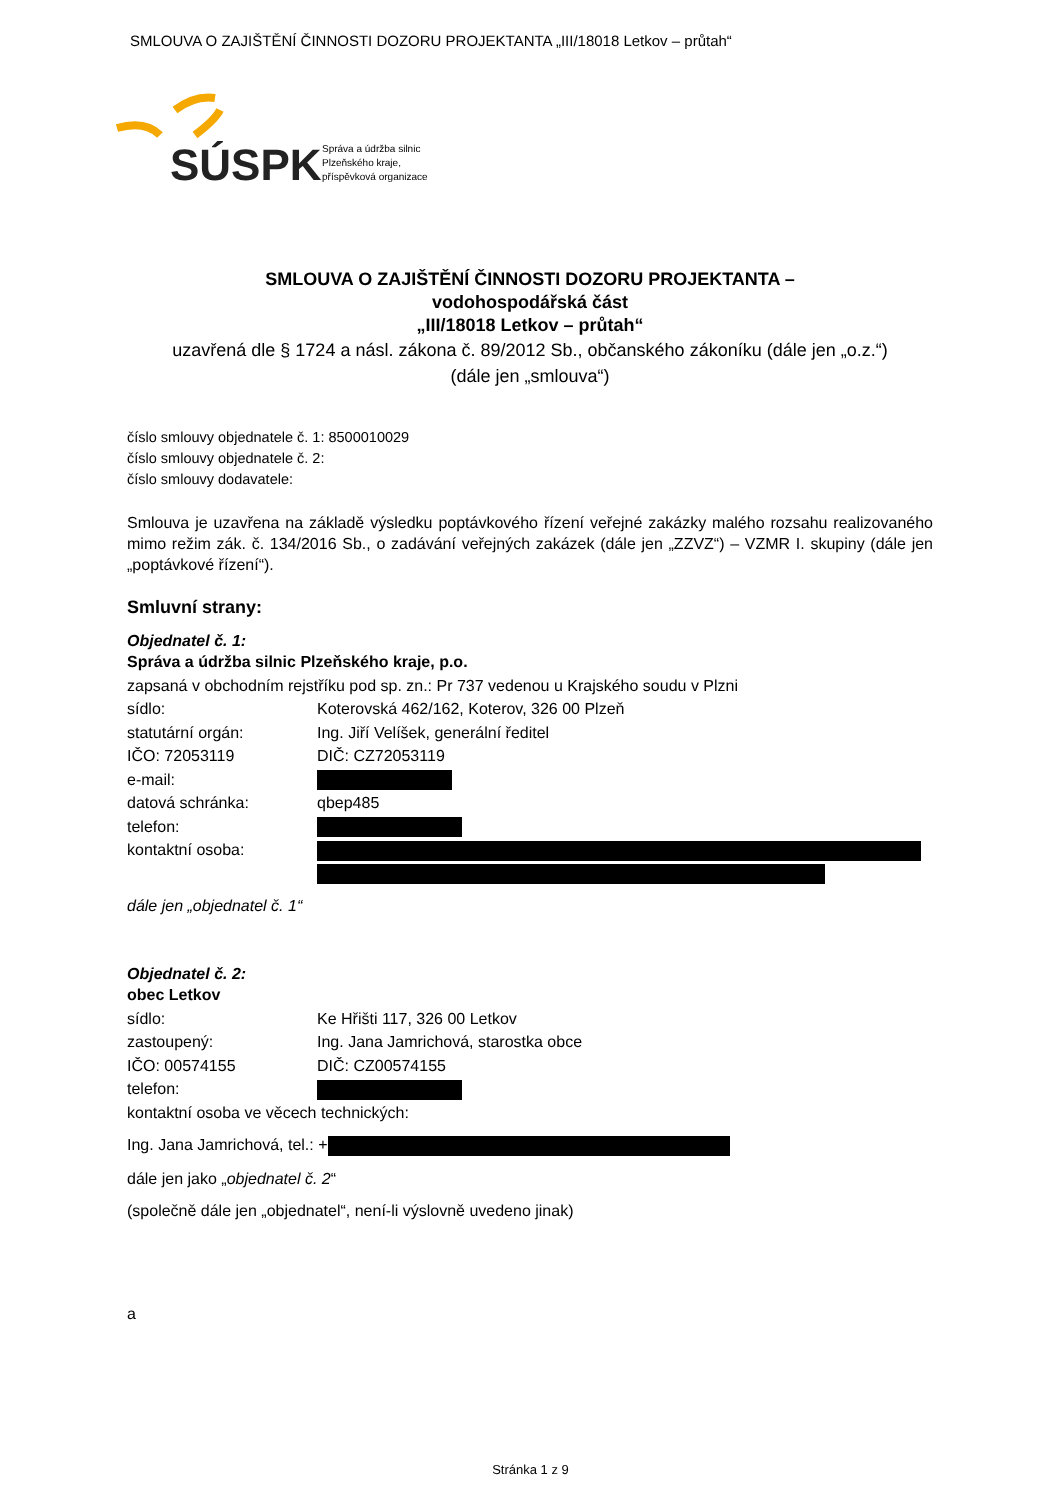SMLOUVA O ZAJIŠTĚNÍ ČINNOSTI DOZORU PROJEKTANTA „III/18018 Letkov – průtah“
SÚSPK
Správa a údržba silnic
Plzeňského kraje,
příspěvková organizace
SMLOUVA O ZAJIŠTĚNÍ ČINNOSTI DOZORU PROJEKTANTA –
vodohospodářská část
„III/18018 Letkov – průtah“
uzavřená dle § 1724 a násl. zákona č. 89/2012 Sb., občanského zákoníku (dále jen „o.z.“)
(dále jen „smlouva“)
číslo smlouvy objednatele č. 1: 8500010029
číslo smlouvy objednatele č. 2:
číslo smlouvy dodavatele:
Smlouva je uzavřena na základě výsledku poptávkového řízení veřejné zakázky malého rozsahu realizovaného mimo režim zák. č. 134/2016 Sb., o zadávání veřejných zakázek (dále jen „ZZVZ“) – VZMR I. skupiny (dále jen „poptávkové řízení“).
Smluvní strany:
Objednatel č. 1:
Správa a údržba silnic Plzeňského kraje, p.o.
zapsaná v obchodním rejstříku pod sp. zn.: Pr 737 vedenou u Krajského soudu v Plzni
sídlo: Koterovská 462/162, Koterov, 326 00 Plzeň
statutární orgán: Ing. Jiří Velíšek, generální ředitel
IČO: 72053119 DIČ: CZ72053119
e-mail:
datová schránka: qbep485
telefon:
kontaktní osoba:
dále jen „objednatel č. 1“
Objednatel č. 2:
obec Letkov
sídlo: Ke Hřišti 117, 326 00 Letkov
zastoupený: Ing. Jana Jamrichová, starostka obce
IČO: 00574155 DIČ: CZ00574155
telefon:
kontaktní osoba ve věcech technických:
Ing. Jana Jamrichová, tel.: +
dále jen jako „objednatel č. 2“
(společně dále jen „objednatel“, není-li výslovně uvedeno jinak)
a
Stránka 1 z 9